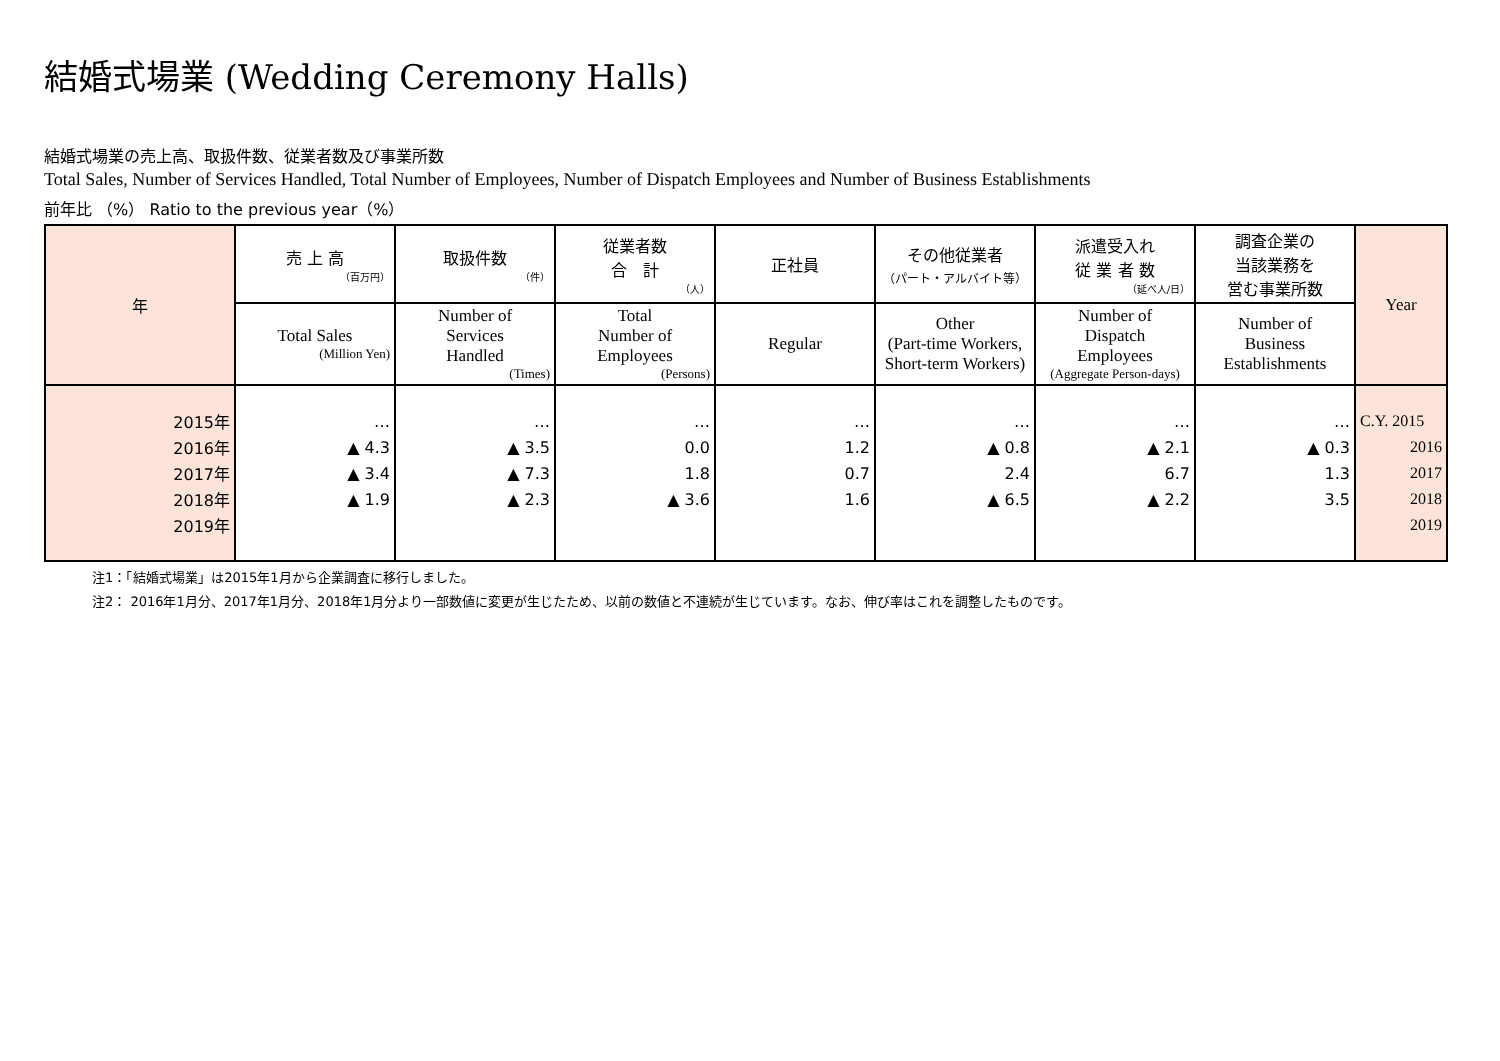結婚式場業 (Wedding Ceremony Halls)
結婚式場業の売上高、取扱件数、従業者数及び事業所数
Total Sales, Number of Services Handled, Total Number of Employees, Number of Dispatch Employees and Number of Business Establishments
前年比 （%） Ratio to the previous year（%）
| 年 | 売 上 高 （百万円） | 取扱件数 （件） | 従業者数 合 計 （人） | 正社員 | その他従業者 （パート・アルバイト等） | 派遣受入れ 従 業 者 数 （延べ人/日） | 調査企業の 当該業務を 営む事業所数 | Year |
| --- | --- | --- | --- | --- | --- | --- | --- | --- |
| | Total Sales (Million Yen) | Number of Services Handled (Times) | Total Number of Employees (Persons) | Regular | Other (Part-time Workers, Short-term Workers) | Number of Dispatch Employees (Aggregate Person-days) | Number of Business Establishments | |
| 2015年 | … | … | … | … | … | … | … | C.Y. 2015 |
| 2016年 | ▲ 4.3 | ▲ 3.5 | 0.0 | 1.2 | ▲ 0.8 | ▲ 2.1 | ▲ 0.3 | 2016 |
| 2017年 | ▲ 3.4 | ▲ 7.3 | 1.8 | 0.7 | 2.4 | 6.7 | 1.3 | 2017 |
| 2018年 | ▲ 1.9 | ▲ 2.3 | ▲ 3.6 | 1.6 | ▲ 6.5 | ▲ 2.2 | 3.5 | 2018 |
| 2019年 | | | | | | | | 2019 |
注1：「結婚式場業」は2015年1月から企業調査に移行しました。
注2： 2016年1月分、2017年1月分、2018年1月分より一部数値に変更が生じたため、以前の数値と不連続が生じています。なお、伸び率はこれを調整したものです。